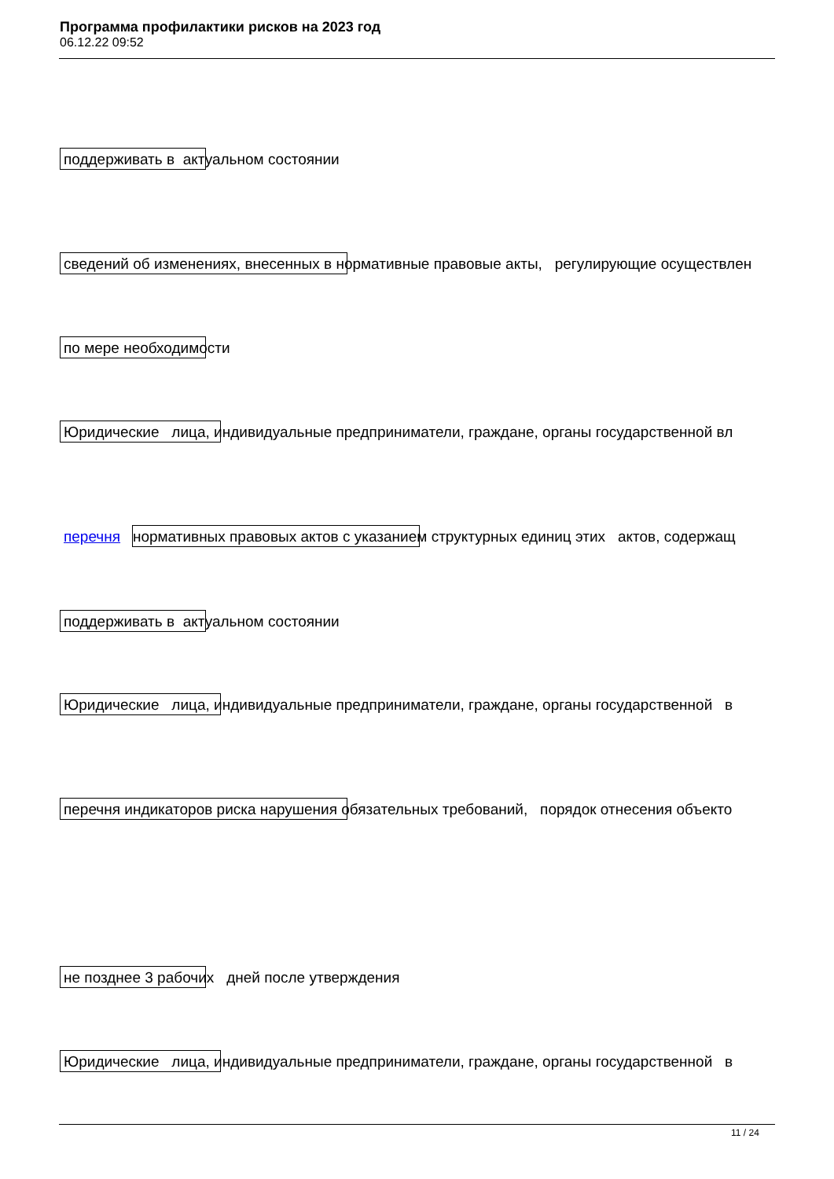Программа профилактики рисков на 2023 год
06.12.22 09:52
поддерживать в актуальном состоянии
сведений об изменениях, внесенных в нормативные правовые акты, регулирующие осуществлен
по мере необходимости
Юридические лица, индивидуальные предприниматели, граждане, органы государственной вл
перечня нормативных правовых актов с указанием структурных единиц этих актов, содержащ
поддерживать в актуальном состоянии
Юридические лица, индивидуальные предприниматели, граждане, органы государственной в
перечня индикаторов риска нарушения обязательных требований, порядок отнесения объекто
не позднее 3 рабочих дней после утверждения
Юридические лица, индивидуальные предприниматели, граждане, органы государственной в
11 / 24